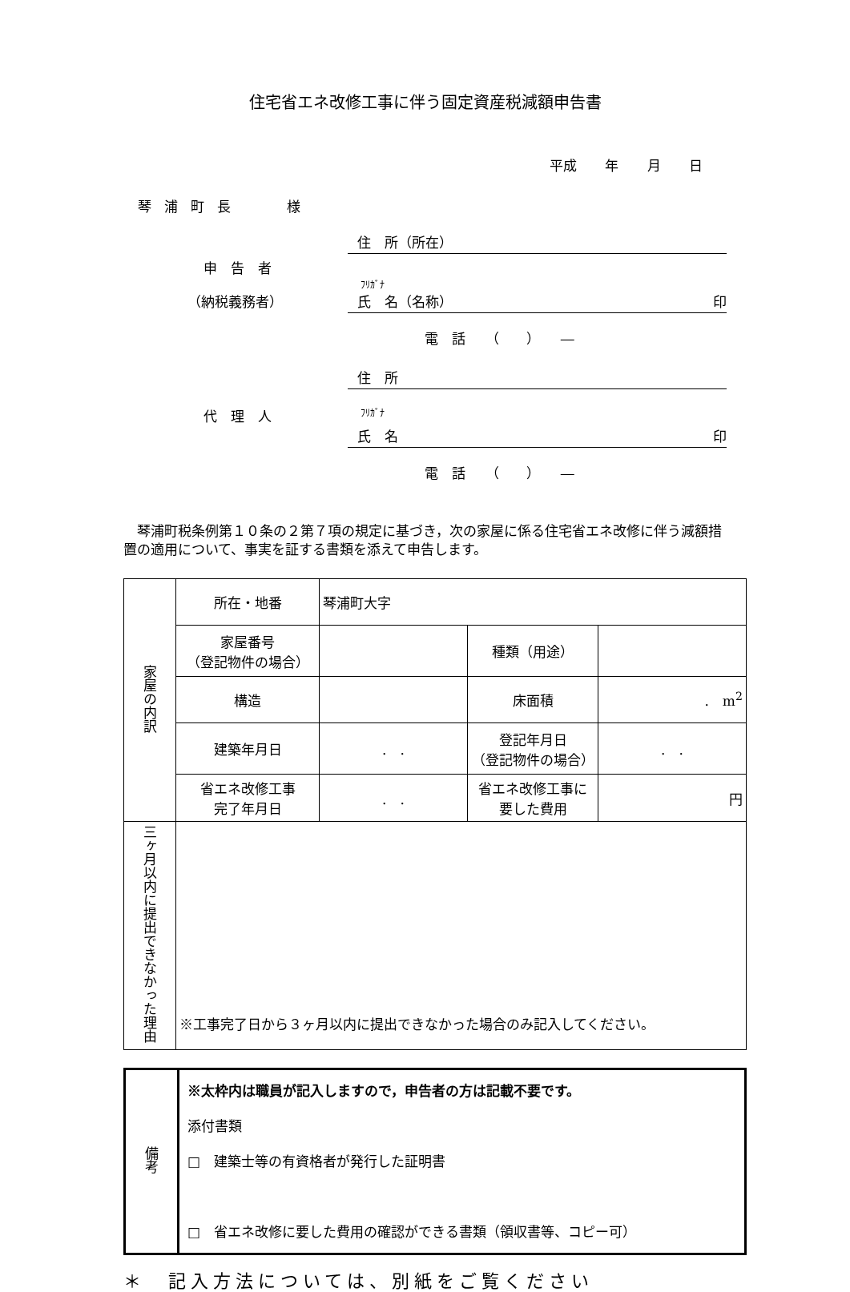住宅省エネ改修工事に伴う固定資産税減額申告書
平成 年 月 日
琴浦町長 　様
住　所（所在）
申　告　者
ﾌﾘｶﾞﾅ
（納税義務者） 氏　名（名称） 印
電　話 （　　） ―
住　所
代　理　人
ﾌﾘｶﾞﾅ
氏　名 印
電　話 （　　） ―
琴浦町税条例第１０条の２第７項の規定に基づき，次の家屋に係る住宅省エネ改修に伴う減額措置の適用について、事実を証する書類を添えて申告します。
| 家屋の内訳 | 所在・地番 | 琴浦町大字 | | |
| | 家屋番号 （登記物件の場合） | | 種類（用途） | |
| | 構造 | | 床面積 | . m<sup>2</sup> |
| | 建築年月日 | . . | 登記年月日 （登記物件の場合） | . . |
| | 省エネ改修工事 完了年月日 | . . | 省エネ改修工事に 要した費用 | 円 |
| 三ヶ月以内に提出できなかった理由 | ※工事完了日から３ヶ月以内に提出できなかった場合のみ記入してください。 | | | |
| 備考 | ※太枠内は職員が記入しますので，申告者の方は記載不要です。 添付書類 □ 建築士等の有資格者が発行した証明書 □ 省エネ改修に要した費用の確認ができる書類（領収書等、コピー可） |
＊　記入方法については、別紙をご覧ください